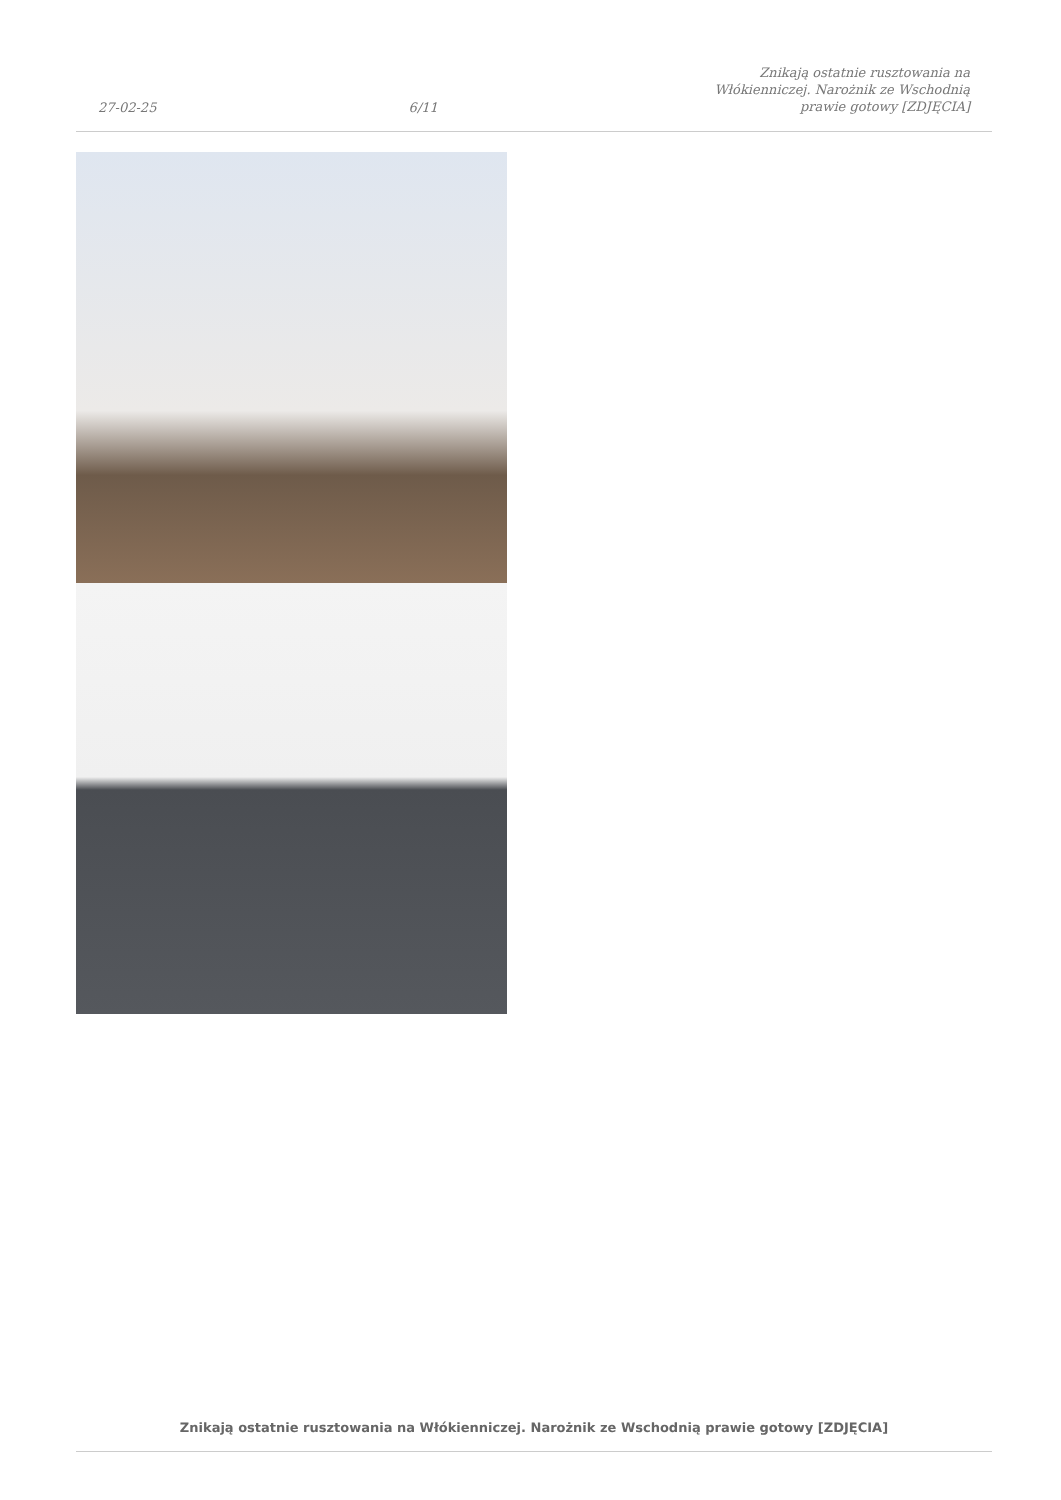27-02-25 6/11 Znikają ostatnie rusztowania na Włókienniczej. Narożnik ze Wschodnią prawie gotowy [ZDJĘCIA]
Znikają ostatnie rusztowania na Włókienniczej. Narożnik ze Wschodnią prawie gotowy [ZDJĘCIA]